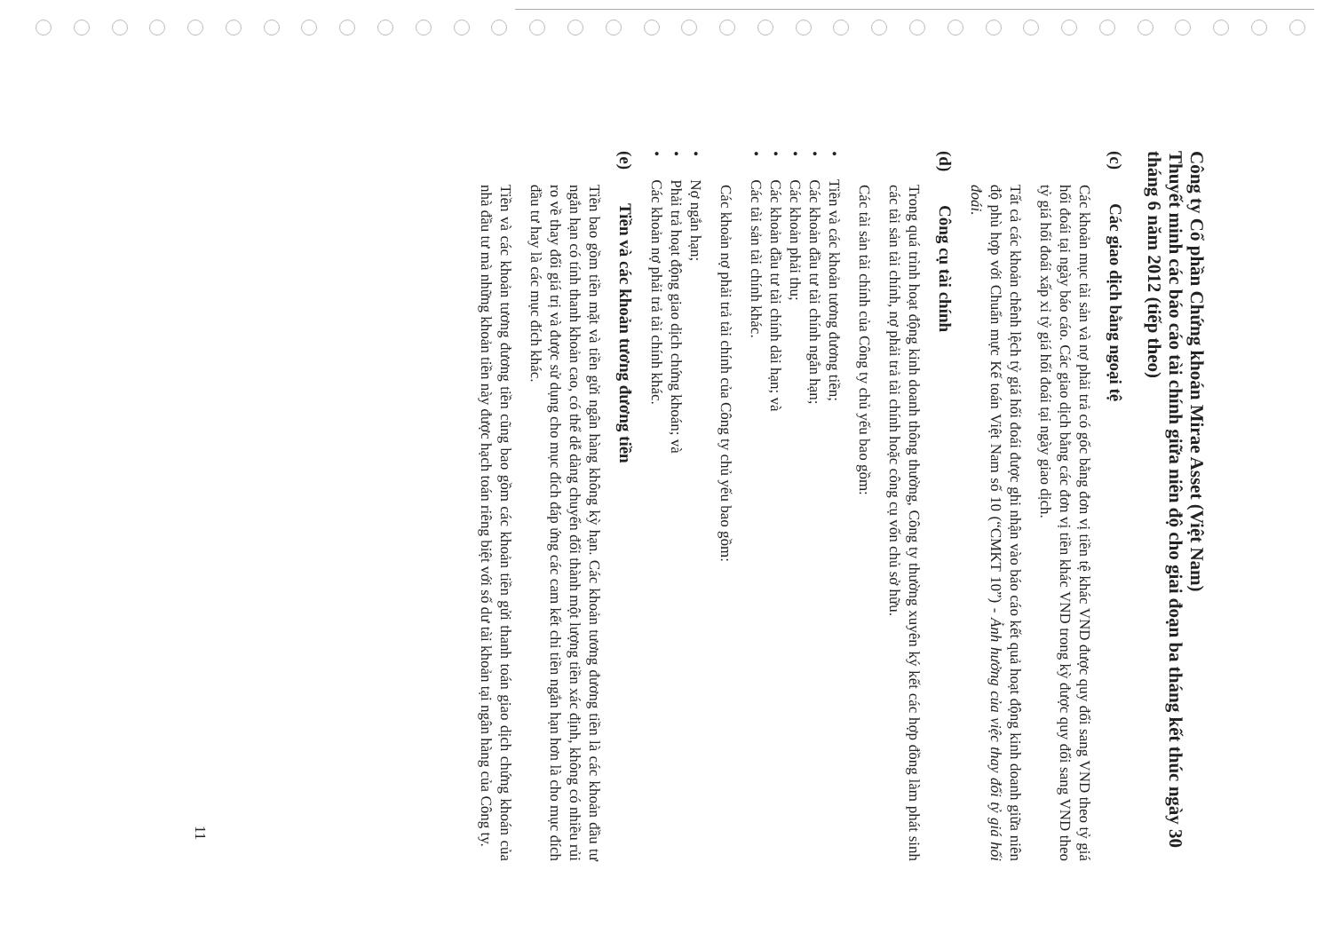Công ty Cổ phần Chứng khoán Mirae Asset (Việt Nam)
Thuyết minh các báo cáo tài chính giữa niên độ cho giai đoạn ba tháng kết thúc ngày 30 tháng 6 năm 2012 (tiếp theo)
(c) Các giao dịch bằng ngoại tệ
Các khoản mục tài sản và nợ phải trả có gốc bằng đơn vị tiền tệ khác VND được quy đổi sang VND theo tỷ giá hối đoái tại ngày báo cáo. Các giao dịch bằng các đơn vị tiền khác VND trong kỳ được quy đổi sang VND theo tỷ giá hối đoái xấp xỉ tỷ giá hối đoái tại ngày giao dịch.
Tất cả các khoản chênh lệch tỷ giá hối đoái được ghi nhận vào báo cáo kết quả hoạt động kinh doanh giữa niên độ phù hợp với Chuẩn mực Kế toán Việt Nam số 10 (“CMKT 10”) - Ảnh hưởng của việc thay đổi tỷ giá hối đoái.
(d) Công cụ tài chính
Trong quá trình hoạt động kinh doanh thông thường, Công ty thường xuyên ký kết các hợp đồng làm phát sinh các tài sản tài chính, nợ phải trả tài chính hoặc công cụ vốn chủ sở hữu.
Các tài sản tài chính của Công ty chủ yếu bao gồm:
• Tiền và các khoản tương đương tiền;
• Các khoản đầu tư tài chính ngắn hạn;
• Các khoản phải thu;
• Các khoản đầu tư tài chính dài hạn; và
• Các tài sản tài chính khác.
Các khoản nợ phải trả tài chính của Công ty chủ yếu bao gồm:
• Nợ ngắn hạn;
• Phải trả hoạt động giao dịch chứng khoán; và
• Các khoản nợ phải trả tài chính khác.
(e) Tiền và các khoản tương đương tiền
Tiền bao gồm tiền mặt và tiền gửi ngân hàng không kỳ hạn. Các khoản tương đương tiền là các khoản đầu tư ngắn hạn có tính thanh khoản cao, có thể dễ dàng chuyển đổi thành một lượng tiền xác định, không có nhiều rủi ro về thay đổi giá trị và được sử dụng cho mục đích đáp ứng các cam kết chi tiền ngắn hạn hơn là cho mục đích đầu tư hay là các mục đích khác.
Tiền và các khoản tương đương tiền cũng bao gồm các khoản tiền gửi thanh toán giao dịch chứng khoán của nhà đầu tư mà những khoản tiền này được hạch toán riêng biệt với số dư tài khoản tại ngân hàng của Công ty.
11